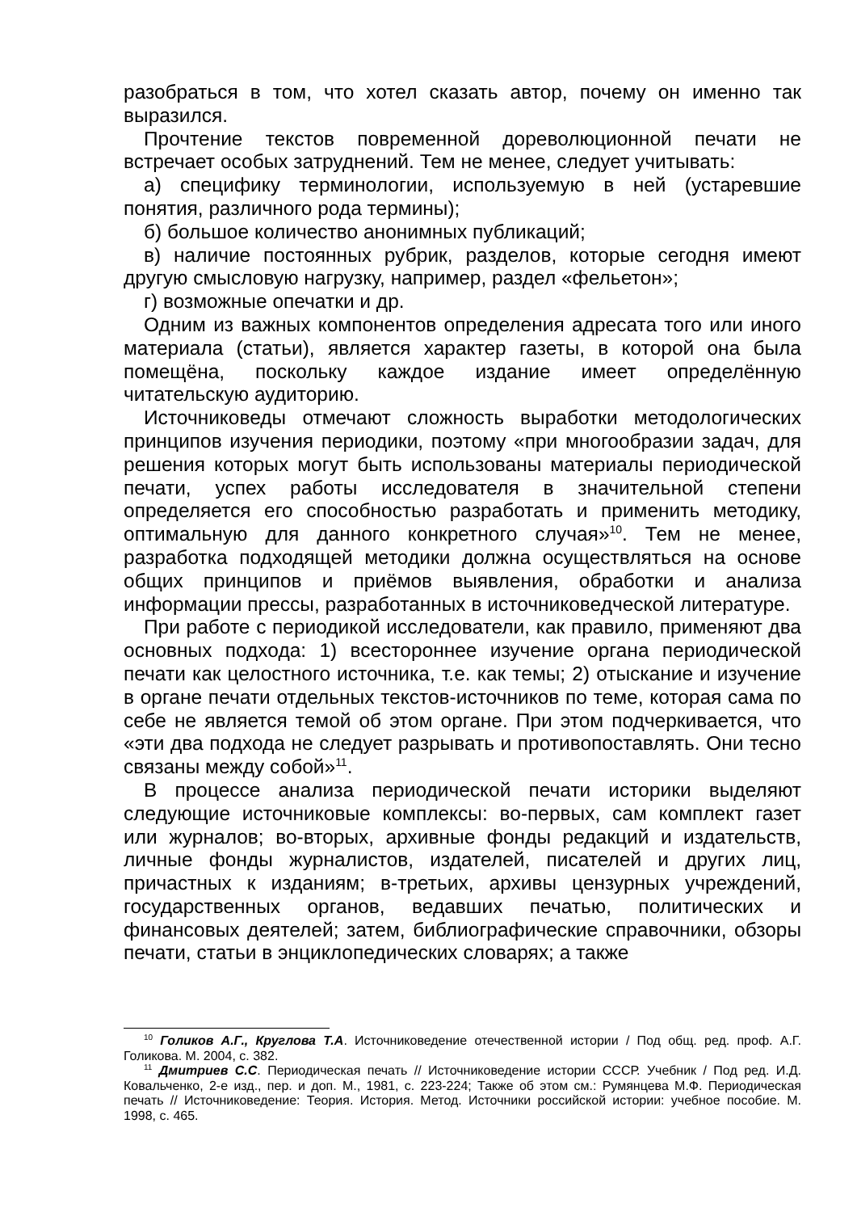разобраться в том, что хотел сказать автор, почему он именно так выразился.
Прочтение текстов повременной дореволюционной печати не встречает особых затруднений. Тем не менее, следует учитывать:
а) специфику терминологии, используемую в ней (устаревшие понятия, различного рода термины);
б) большое количество анонимных публикаций;
в) наличие постоянных рубрик, разделов, которые сегодня имеют другую смысловую нагрузку, например, раздел «фельетон»;
г) возможные опечатки и др.
Одним из важных компонентов определения адресата того или иного материала (статьи), является характер газеты, в которой она была помещёна, поскольку каждое издание имеет определённую читательскую аудиторию.
Источниковеды отмечают сложность выработки методологических принципов изучения периодики, поэтому «при многообразии задач, для решения которых могут быть использованы материалы периодической печати, успех работы исследователя в значительной степени определяется его способностью разработать и применить методику, оптимальную для данного конкретного случая»<sup>10</sup>. Тем не менее, разработка подходящей методики должна осуществляться на основе общих принципов и приёмов выявления, обработки и анализа информации прессы, разработанных в источниковедческой литературе.
При работе с периодикой исследователи, как правило, применяют два основных подхода: 1) всестороннее изучение органа периодической печати как целостного источника, т.е. как темы; 2) отыскание и изучение в органе печати отдельных текстов-источников по теме, которая сама по себе не является темой об этом органе. При этом подчеркивается, что «эти два подхода не следует разрывать и противопоставлять. Они тесно связаны между собой»<sup>11</sup>.
В процессе анализа периодической печати историки выделяют следующие источниковые комплексы: во-первых, сам комплект газет или журналов; во-вторых, архивные фонды редакций и издательств, личные фонды журналистов, издателей, писателей и других лиц, причастных к изданиям; в-третьих, архивы цензурных учреждений, государственных органов, ведавших печатью, политических и финансовых деятелей; затем, библиографические справочники, обзоры печати, статьи в энциклопедических словарях; а также
<sup>10</sup> Голиков А.Г., Круглова Т.А. Источниковедение отечественной истории / Под общ. ред. проф. А.Г. Голикова. М. 2004, с. 382.
<sup>11</sup> Дмитриев С.С. Периодическая печать // Источниковедение истории СССР. Учебник / Под ред. И.Д. Ковальченко, 2-е изд., пер. и доп. М., 1981, с. 223-224; Также об этом см.: Румянцева М.Ф. Периодическая печать // Источниковедение: Теория. История. Метод. Источники российской истории: учебное пособие. М. 1998, с. 465.